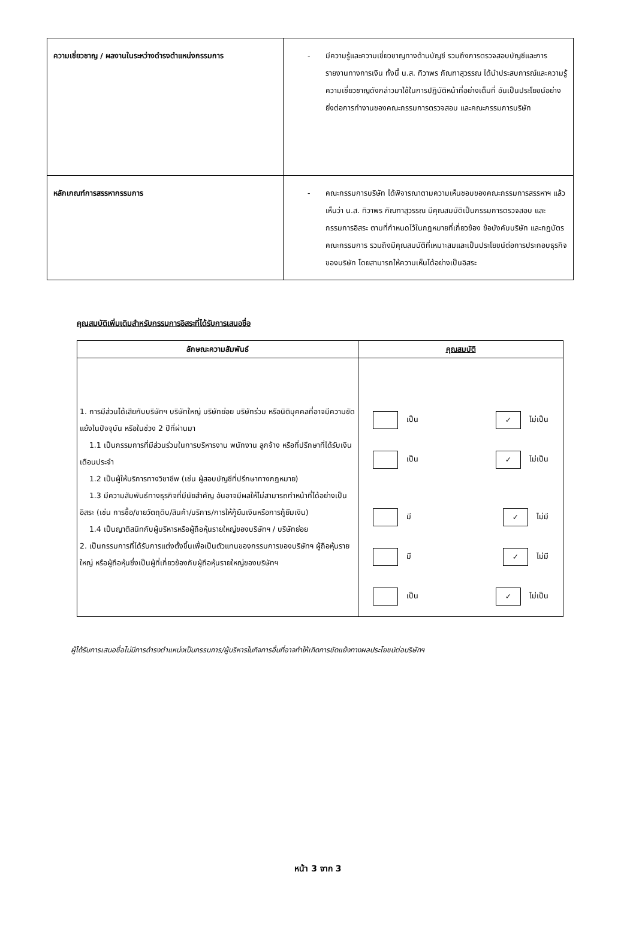| ความเชี่ยวชาญ / ผลงานในระหว่างดำรงตำแหน่งกรรมการ | - มีความรู้และความเชี่ยวชาญทางด้านบัญชี รวมถึงการตรวจสอบบัญชีและการรายงานทางการเงิน ทั้งนี้ น.ส. ทิวาพร กัณฑาสุวรรณ ได้นำประสบการณ์และความรู้ความเชี่ยวชาญดังกล่าวมาใช้ในการปฏิบัติหน้าที่อย่างเต็มที่ อันเป็นประโยชน์อย่างยิ่งต่อการทำงานของคณะกรรมการตรวจสอบ และคณะกรรมการบริษัท |
| หลักเกณฑ์การสรรหากรรมการ | - คณะกรรมการบริษัท ได้พิจารณาตามความเห็นชอบของคณะกรรมการสรรหาฯ แล้ว เห็นว่า น.ส. ทิวาพร กัณฑาสุวรรณ มีคุณสมบัติเป็นกรรมการตรวจสอบ และกรรมการอิสระ ตามที่กำหนดไว้ในกฎหมายที่เกี่ยวข้อง ข้อบังคับบริษัท และกฎบัตรคณะกรรมการ รวมถึงมีคุณสมบัติที่เหมาะสมและเป็นประโยชน์ต่อการประกอบธุรกิจของบริษัท โดยสามารถให้ความเห็นได้อย่างเป็นอิสระ |
คุณสมบัติเพิ่มเติมสำหรับกรรมการอิสระที่ได้รับการเสนอชื่อ
| ลักษณะความสัมพันธ์ | คุณสมบัติ |
| --- | --- |
| 1. การมีส่วนได้เสียกับบริษัทฯ บริษัทใหญ่ บริษัทย่อย บริษัทร่วม หรือนิติบุคคลที่อาจมีความขัดแย้งในปัจจุบัน หรือในช่วง 2 ปีที่ผ่านมา 1.1 เป็นกรรมการที่มีส่วนร่วมในการบริหารงาน พนักงาน ลูกจ้าง หรือที่ปรึกษาที่ได้รับเงินเดือนประจำ 1.2 เป็นผู้ให้บริการทางวิชาชีพ (เช่น ผู้สอบบัญชีที่ปรึกษาทางกฎหมาย) 1.3 มีความสัมพันธ์ทางธุรกิจที่มีนัยสำคัญ อันอาจมีผลให้ไม่สามารถทำหน้าที่ได้อย่างเป็นอิสระ (เช่น การซื้อ/ขายวัตถุดิบ/สินค้า/บริการ/การให้กู้ยืมเงินหรือการกู้ยืมเงิน) 1.4 เป็นญาติสนิทกับผู้บริหารหรือผู้ถือหุ้นรายใหญ่ของบริษัทฯ / บริษัทย่อย 2. เป็นกรรมการที่ได้รับการแต่งตั้งขึ้นเพื่อเป็นตัวแทนของกรรมการของบริษัทฯ ผู้ถือหุ้นรายใหญ่ หรือผู้ถือหุ้นซึ่งเป็นผู้ที่เกี่ยวข้องกับผู้ถือหุ้นรายใหญ่ของบริษัทฯ | เป็น ✓ ไม่เป็น เป็น ✓ ไม่เป็น มี ✓ ไม่มี มี ✓ ไม่มี เป็น ✓ ไม่เป็น |
ผู้ได้รับการเสนอชื่อไม่มีการดำรงตำแหน่งเป็นกรรมการ/ผู้บริหารในกิจการอื่นที่อาจทำให้เกิดการขัดแย้งทางผลประโยชน์ต่อบริษัทฯ
หน้า 3 จาก 3